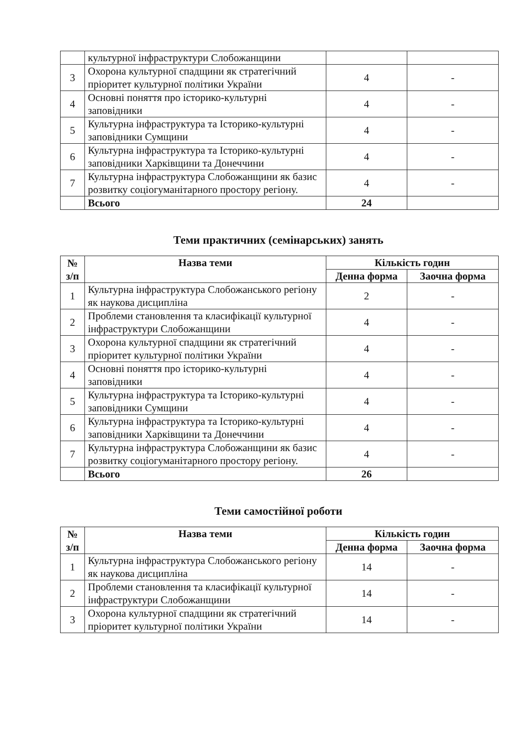| | культурної інфраструктури Слобожанщини | | |
| 3 | Охорона культурної спадщини як стратегічний пріоритет культурної політики України | 4 | - |
| 4 | Основні поняття про історико-культурні заповідники | 4 | - |
| 5 | Культурна інфраструктура та Історико-культурні заповідники Сумщини | 4 | - |
| 6 | Культурна інфраструктура та Історико-культурні заповідники Харківщини та Донеччини | 4 | - |
| 7 | Культурна інфраструктура Слобожанщини як базис розвитку соціогуманітарного простору регіону. | 4 | - |
| | Всього | 24 | |
Теми практичних (семінарських) занять
| № з/п | Назва теми | Кількість годин | |
| --- | --- | --- | --- |
| | | Денна форма | Заочна форма |
| 1 | Культурна інфраструктура Слобожанського регіону як наукова дисципліна | 2 | - |
| 2 | Проблеми становлення та класифікації культурної інфраструктури Слобожанщини | 4 | - |
| 3 | Охорона культурної спадщини як стратегічний пріоритет культурної політики України | 4 | - |
| 4 | Основні поняття про історико-культурні заповідники | 4 | - |
| 5 | Культурна інфраструктура та Історико-культурні заповідники Сумщини | 4 | - |
| 6 | Культурна інфраструктура та Історико-культурні заповідники Харківщини та Донеччини | 4 | - |
| 7 | Культурна інфраструктура Слобожанщини як базис розвитку соціогуманітарного простору регіону. | 4 | - |
| | Всього | 26 | |
Теми самостійної роботи
| № з/п | Назва теми | Кількість годин | |
| --- | --- | --- | --- |
| | | Денна форма | Заочна форма |
| 1 | Культурна інфраструктура Слобожанського регіону як наукова дисципліна | 14 | - |
| 2 | Проблеми становлення та класифікації культурної інфраструктури Слобожанщини | 14 | - |
| 3 | Охорона культурної спадщини як стратегічний пріоритет культурної політики України | 14 | - |